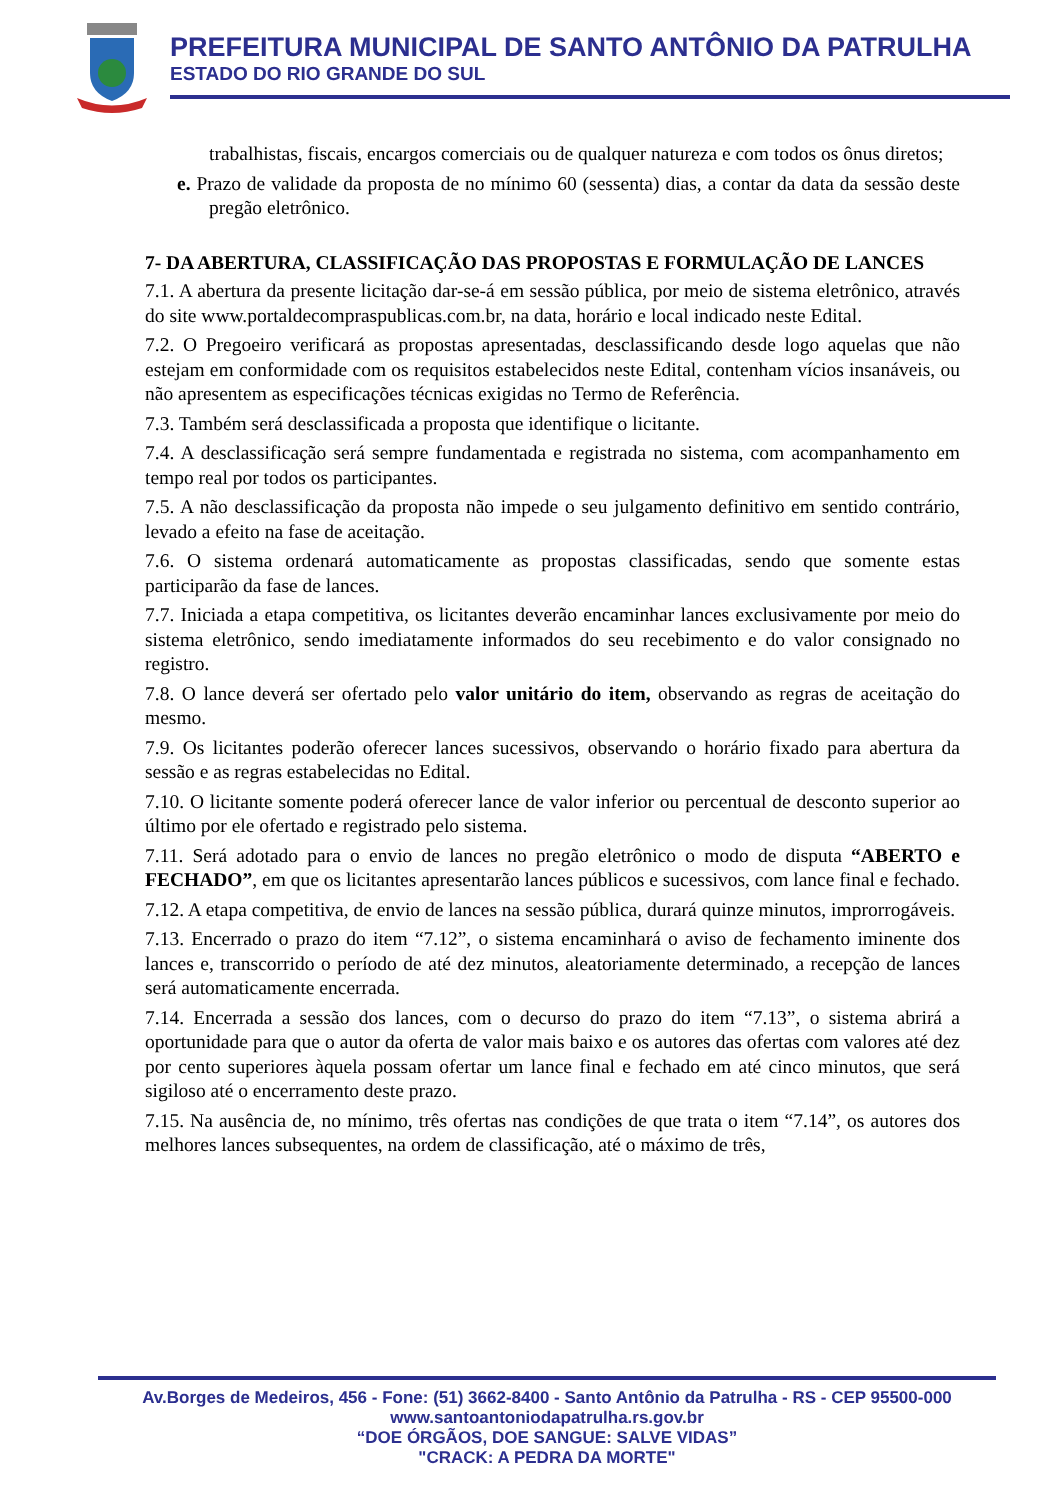PREFEITURA MUNICIPAL DE SANTO ANTÔNIO DA PATRULHA
ESTADO DO RIO GRANDE DO SUL
trabalhistas, fiscais, encargos comerciais ou de qualquer natureza e com todos os ônus diretos;
e. Prazo de validade da proposta de no mínimo 60 (sessenta) dias, a contar da data da sessão deste pregão eletrônico.
7- DA ABERTURA, CLASSIFICAÇÃO DAS PROPOSTAS E FORMULAÇÃO DE LANCES
7.1. A abertura da presente licitação dar-se-á em sessão pública, por meio de sistema eletrônico, através do site www.portaldecompraspublicas.com.br, na data, horário e local indicado neste Edital.
7.2. O Pregoeiro verificará as propostas apresentadas, desclassificando desde logo aquelas que não estejam em conformidade com os requisitos estabelecidos neste Edital, contenham vícios insanáveis, ou não apresentem as especificações técnicas exigidas no Termo de Referência.
7.3. Também será desclassificada a proposta que identifique o licitante.
7.4. A desclassificação será sempre fundamentada e registrada no sistema, com acompanhamento em tempo real por todos os participantes.
7.5. A não desclassificação da proposta não impede o seu julgamento definitivo em sentido contrário, levado a efeito na fase de aceitação.
7.6. O sistema ordenará automaticamente as propostas classificadas, sendo que somente estas participarão da fase de lances.
7.7. Iniciada a etapa competitiva, os licitantes deverão encaminhar lances exclusivamente por meio do sistema eletrônico, sendo imediatamente informados do seu recebimento e do valor consignado no registro.
7.8. O lance deverá ser ofertado pelo valor unitário do item, observando as regras de aceitação do mesmo.
7.9. Os licitantes poderão oferecer lances sucessivos, observando o horário fixado para abertura da sessão e as regras estabelecidas no Edital.
7.10. O licitante somente poderá oferecer lance de valor inferior ou percentual de desconto superior ao último por ele ofertado e registrado pelo sistema.
7.11. Será adotado para o envio de lances no pregão eletrônico o modo de disputa “ABERTO e FECHADO”, em que os licitantes apresentarão lances públicos e sucessivos, com lance final e fechado.
7.12. A etapa competitiva, de envio de lances na sessão pública, durará quinze minutos, improrrogáveis.
7.13. Encerrado o prazo do item “7.12”, o sistema encaminhará o aviso de fechamento iminente dos lances e, transcorrido o período de até dez minutos, aleatoriamente determinado, a recepção de lances será automaticamente encerrada.
7.14. Encerrada a sessão dos lances, com o decurso do prazo do item “7.13”, o sistema abrirá a oportunidade para que o autor da oferta de valor mais baixo e os autores das ofertas com valores até dez por cento superiores àquela possam ofertar um lance final e fechado em até cinco minutos, que será sigiloso até o encerramento deste prazo.
7.15. Na ausência de, no mínimo, três ofertas nas condições de que trata o item “7.14”, os autores dos melhores lances subsequentes, na ordem de classificação, até o máximo de três,
Av.Borges de Medeiros, 456 - Fone: (51) 3662-8400 - Santo Antônio da Patrulha - RS - CEP 95500-000
www.santoantoniodapatrulha.rs.gov.br
“DOE ÓRGÃOS, DOE SANGUE: SALVE VIDAS”
"CRACK: A PEDRA DA MORTE"